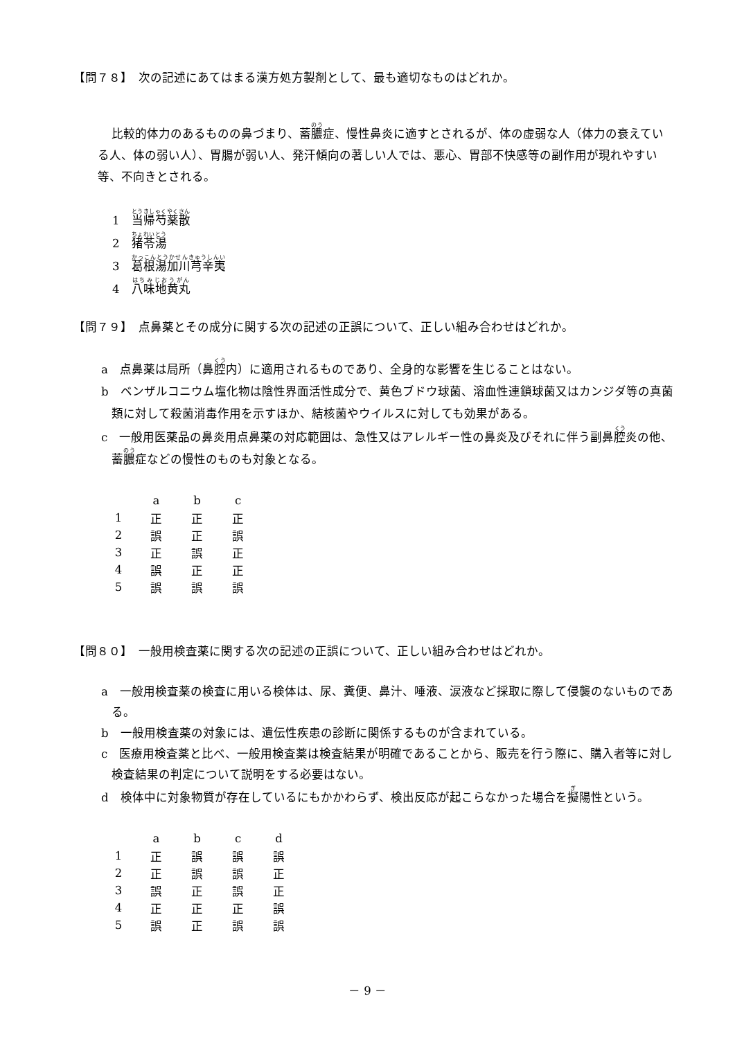【問７８】　次の記述にあてはまる漢方処方製剤として、最も適切なものはどれか。
比較的体力のあるものの鼻づまり、蓄膿症、慢性鼻炎に適すとされるが、体の虚弱な人（体力の衰えている人、体の弱い人）、胃腸が弱い人、発汗傾向の著しい人では、悪心、胃部不快感等の副作用が現れやすい等、不向きとされる。
1　当帰芍薬散
2　猪苓湯
3　葛根湯加川芎辛夷
4　八味地黄丸
【問７９】　点鼻薬とその成分に関する次の記述の正誤について、正しい組み合わせはどれか。
a　点鼻薬は局所（鼻腔内）に適用されるものであり、全身的な影響を生じることはない。
b　ベンザルコニウム塩化物は陰性界面活性成分で、黄色ブドウ球菌、溶血性連鎖球菌又はカンジダ等の真菌類に対して殺菌消毒作用を示すほか、結核菌やウイルスに対しても効果がある。
c　一般用医薬品の鼻炎用点鼻薬の対応範囲は、急性又はアレルギー性の鼻炎及びそれに伴う副鼻腔炎の他、蓄膿症などの慢性のものも対象となる。
| | a | b | c |
| 1 | 正 | 正 | 正 |
| 2 | 誤 | 正 | 誤 |
| 3 | 正 | 誤 | 正 |
| 4 | 誤 | 正 | 正 |
| 5 | 誤 | 誤 | 誤 |
【問８０】　一般用検査薬に関する次の記述の正誤について、正しい組み合わせはどれか。
a　一般用検査薬の検査に用いる検体は、尿、糞便、鼻汁、唾液、涙液など採取に際して侵襲のないものである。
b　一般用検査薬の対象には、遺伝性疾患の診断に関係するものが含まれている。
c　医療用検査薬と比べ、一般用検査薬は検査結果が明確であることから、販売を行う際に、購入者等に対し検査結果の判定について説明をする必要はない。
d　検体中に対象物質が存在しているにもかかわらず、検出反応が起こらなかった場合を擬陽性という。
| | a | b | c | d |
| 1 | 正 | 誤 | 誤 | 誤 |
| 2 | 正 | 誤 | 誤 | 正 |
| 3 | 誤 | 正 | 誤 | 正 |
| 4 | 正 | 正 | 正 | 誤 |
| 5 | 誤 | 正 | 誤 | 誤 |
－ 9 －